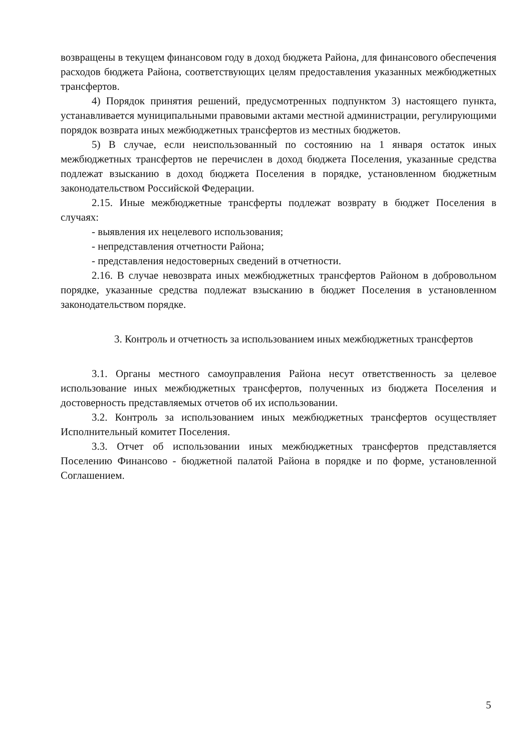возвращены в текущем финансовом году в доход бюджета Района, для финансового обеспечения расходов бюджета Района, соответствующих целям предоставления указанных межбюджетных трансфертов.
4) Порядок принятия решений, предусмотренных подпунктом 3) настоящего пункта, устанавливается муниципальными правовыми актами местной администрации, регулирующими порядок возврата иных межбюджетных трансфертов из местных бюджетов.
5) В случае, если неиспользованный по состоянию на 1 января остаток иных межбюджетных трансфертов не перечислен в доход бюджета Поселения, указанные средства подлежат взысканию в доход бюджета Поселения в порядке, установленном бюджетным законодательством Российской Федерации.
2.15. Иные межбюджетные трансферты подлежат возврату в бюджет Поселения в случаях:
- выявления их нецелевого использования;
- непредставления отчетности Района;
- представления недостоверных сведений в отчетности.
2.16. В случае невозврата иных межбюджетных трансфертов Районом в добровольном порядке, указанные средства подлежат взысканию в бюджет Поселения в установленном законодательством порядке.
3. Контроль и отчетность за использованием иных межбюджетных трансфертов
3.1. Органы местного самоуправления Района несут ответственность за целевое использование иных межбюджетных трансфертов, полученных из бюджета Поселения и достоверность представляемых отчетов об их использовании.
3.2. Контроль за использованием иных межбюджетных трансфертов осуществляет Исполнительный комитет Поселения.
3.3. Отчет об использовании иных межбюджетных трансфертов представляется Поселению Финансово - бюджетной палатой Района в порядке и по форме, установленной Соглашением.
5